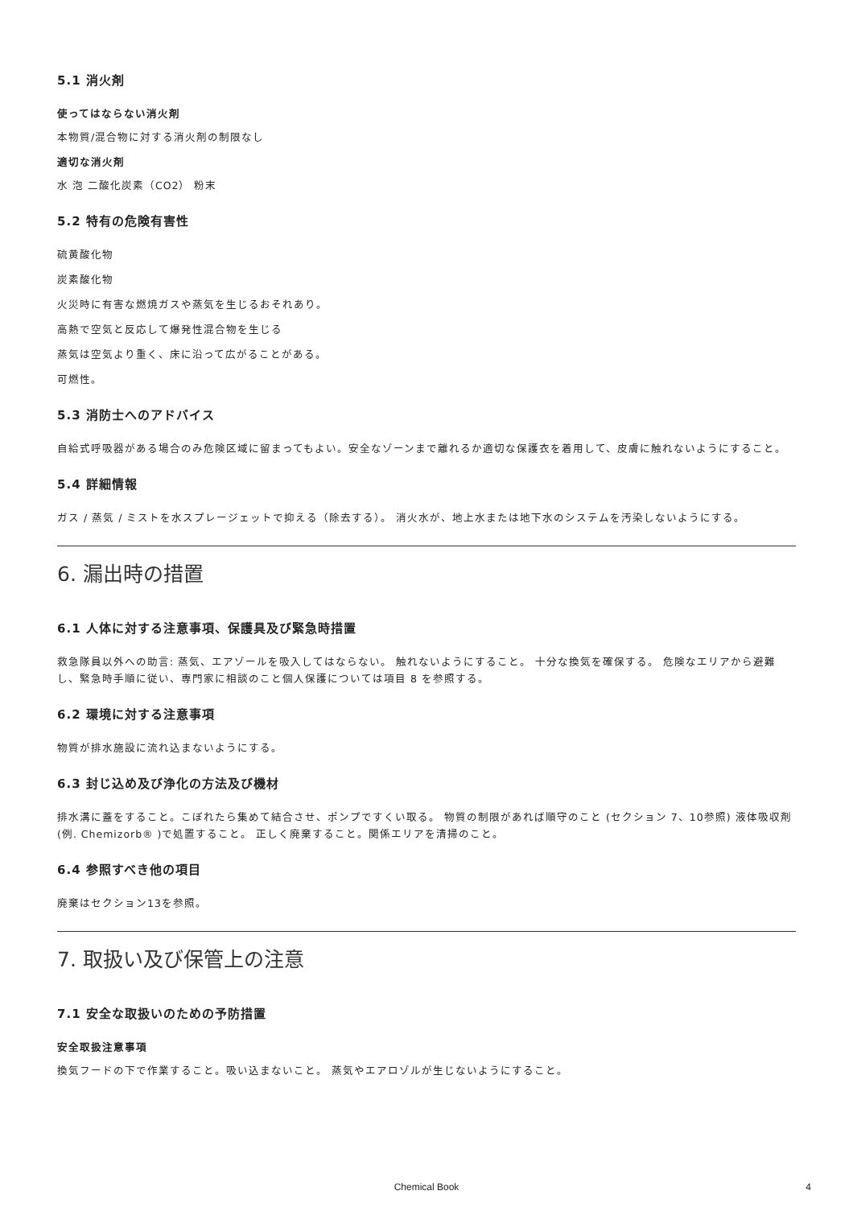5.1 消火剤
使ってはならない消火剤
本物質/混合物に対する消火剤の制限なし
適切な消火剤
水 泡 二酸化炭素（CO2） 粉末
5.2 特有の危険有害性
硫黄酸化物
炭素酸化物
火災時に有害な燃焼ガスや蒸気を生じるおそれあり。
高熱で空気と反応して爆発性混合物を生じる
蒸気は空気より重く、床に沿って広がることがある。
可燃性。
5.3 消防士へのアドバイス
自給式呼吸器がある場合のみ危険区域に留まってもよい。安全なゾーンまで離れるか適切な保護衣を着用して、皮膚に触れないようにすること。
5.4 詳細情報
ガス / 蒸気 / ミストを水スプレージェットで抑える（除去する）。 消火水が、地上水または地下水のシステムを汚染しないようにする。
6. 漏出時の措置
6.1 人体に対する注意事項、保護具及び緊急時措置
救急隊員以外への助言: 蒸気、エアゾールを吸入してはならない。 触れないようにすること。 十分な換気を確保する。 危険なエリアから避難し、緊急時手順に従い、専門家に相談のこと個人保護については項目 8 を参照する。
6.2 環境に対する注意事項
物質が排水施設に流れ込まないようにする。
6.3 封じ込め及び浄化の方法及び機材
排水溝に蓋をすること。こぼれたら集めて結合させ、ポンプですくい取る。 物質の制限があれば順守のこと (セクション 7、10参照) 液体吸収剤(例. Chemizorb® )で処置すること。 正しく廃棄すること。関係エリアを清掃のこと。
6.4 参照すべき他の項目
廃棄はセクション13を参照。
7. 取扱い及び保管上の注意
7.1 安全な取扱いのための予防措置
安全取扱注意事項
換気フードの下で作業すること。吸い込まないこと。 蒸気やエアロゾルが生じないようにすること。
Chemical Book
4